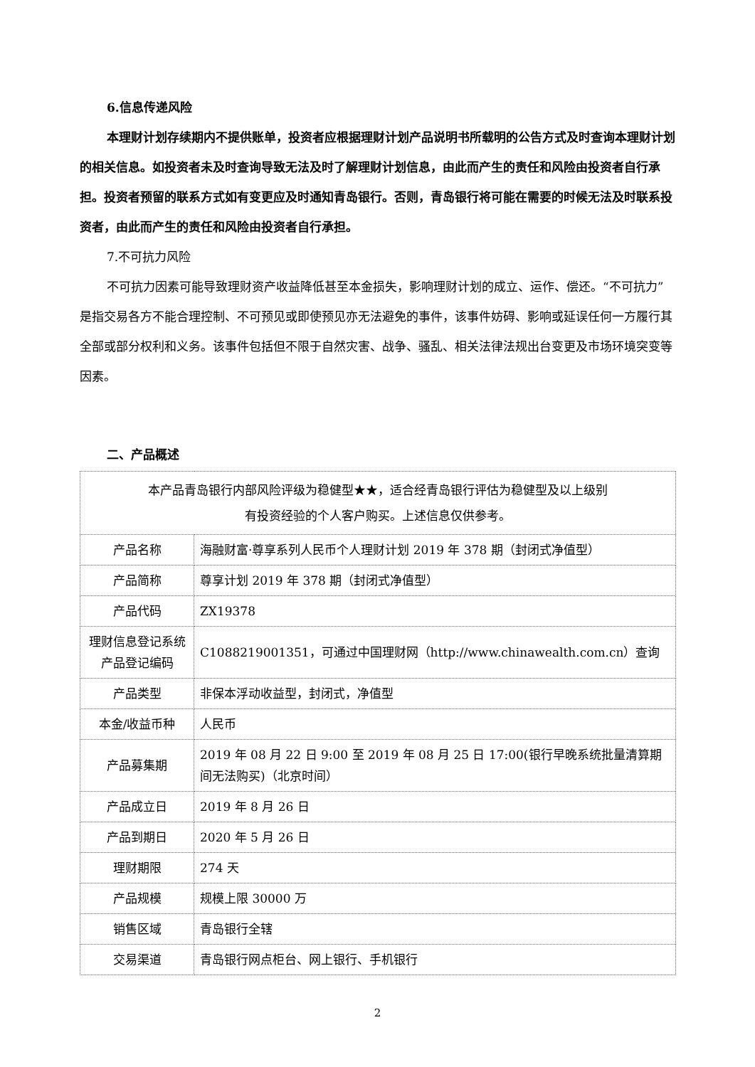6.信息传递风险
本理财计划存续期内不提供账单，投资者应根据理财计划产品说明书所载明的公告方式及时查询本理财计划的相关信息。如投资者未及时查询导致无法及时了解理财计划信息，由此而产生的责任和风险由投资者自行承担。投资者预留的联系方式如有变更应及时通知青岛银行。否则，青岛银行将可能在需要的时候无法及时联系投资者，由此而产生的责任和风险由投资者自行承担。
7.不可抗力风险
不可抗力因素可能导致理财资产收益降低甚至本金损失，影响理财计划的成立、运作、偿还。“不可抗力”是指交易各方不能合理控制、不可预见或即使预见亦无法避免的事件，该事件妨碍、影响或延误任何一方履行其全部或部分权利和义务。该事件包括但不限于自然灾害、战争、骚乱、相关法律法规出台变更及市场环境突变等因素。
二、产品概述
| 本产品青岛银行内部风险评级为稳健型★★，适合经青岛银行评估为稳健型及以上级别 有投资经验的个人客户购买。上述信息仅供参考。 | |
| 产品名称 | 海融财富·尊享系列人民币个人理财计划 2019 年 378 期（封闭式净值型） |
| 产品简称 | 尊享计划 2019 年 378 期（封闭式净值型） |
| 产品代码 | ZX19378 |
| 理财信息登记系统产品登记编码 | C1088219001351，可通过中国理财网（http://www.chinawealth.com.cn）查询 |
| 产品类型 | 非保本浮动收益型，封闭式，净值型 |
| 本金/收益币种 | 人民币 |
| 产品募集期 | 2019 年 08 月 22 日 9:00 至 2019 年 08 月 25 日 17:00(银行早晚系统批量清算期间无法购买)（北京时间） |
| 产品成立日 | 2019 年 8 月 26 日 |
| 产品到期日 | 2020 年 5 月 26 日 |
| 理财期限 | 274 天 |
| 产品规模 | 规模上限 30000 万 |
| 销售区域 | 青岛银行全辖 |
| 交易渠道 | 青岛银行网点柜台、网上银行、手机银行 |
2